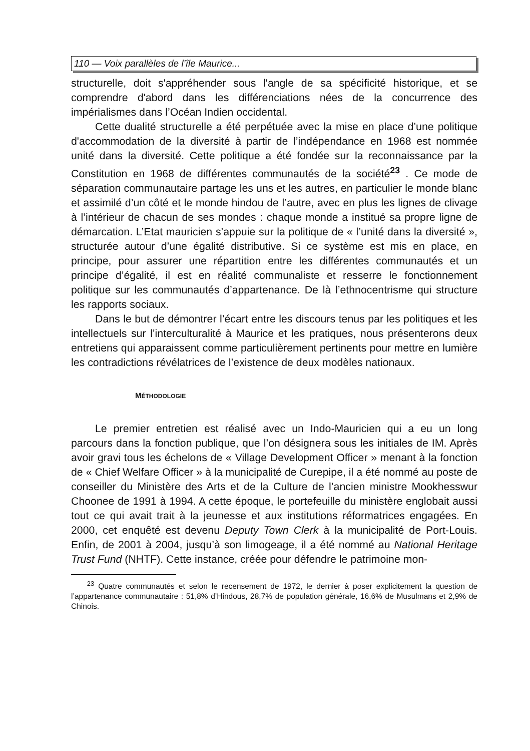110 — Voix parallèles de l’île Maurice...
structurelle, doit s'appréhender sous l'angle de sa spécificité historique, et se comprendre d'abord dans les différenciations nées de la concurrence des impérialismes dans l’Océan Indien occidental.
Cette dualité structurelle a été perpétuée avec la mise en place d’une politique d'accommodation de la diversité à partir de l’indépendance en 1968 est nommée unité dans la diversité. Cette politique a été fondée sur la reconnaissance par la Constitution en 1968 de différentes communautés de la société<sup>23</sup> . Ce mode de séparation communautaire partage les uns et les autres, en particulier le monde blanc et assimilé d’un côté et le monde hindou de l’autre, avec en plus les lignes de clivage à l’intérieur de chacun de ses mondes : chaque monde a institué sa propre ligne de démarcation. L’Etat mauricien s’appuie sur la politique de « l’unité dans la diversité », structurée autour d’une égalité distributive. Si ce système est mis en place, en principe, pour assurer une répartition entre les différentes communautés et un principe d’égalité, il est en réalité communaliste et resserre le fonctionnement politique sur les communautés d’appartenance. De là l’ethnocentrisme qui structure les rapports sociaux.
Dans le but de démontrer l’écart entre les discours tenus par les politiques et les intellectuels sur l’interculturalité à Maurice et les pratiques, nous présenterons deux entretiens qui apparaissent comme particulièrement pertinents pour mettre en lumière les contradictions révélatrices de l’existence de deux modèles nationaux.
MÉTHODOLOGIE
Le premier entretien est réalisé avec un Indo-Mauricien qui a eu un long parcours dans la fonction publique, que l’on désignera sous les initiales de IM. Après avoir gravi tous les échelons de « Village Development Officer » menant à la fonction de « Chief Welfare Officer » à la municipalité de Curepipe, il a été nommé au poste de conseiller du Ministère des Arts et de la Culture de l’ancien ministre Mookhesswur Choonee de 1991 à 1994. A cette époque, le portefeuille du ministère englobait aussi tout ce qui avait trait à la jeunesse et aux institutions réformatrices engagées. En 2000, cet enquêté est devenu Deputy Town Clerk à la municipalité de Port-Louis. Enfin, de 2001 à 2004, jusqu’à son limogeage, il a été nommé au National Heritage Trust Fund (NHTF). Cette instance, créée pour défendre le patrimoine mon-
<sup>23</sup> Quatre communautés et selon le recensement de 1972, le dernier à poser explicitement la question de l’appartenance communautaire : 51,8% d’Hindous, 28,7% de population générale, 16,6% de Musulmans et 2,9% de Chinois.